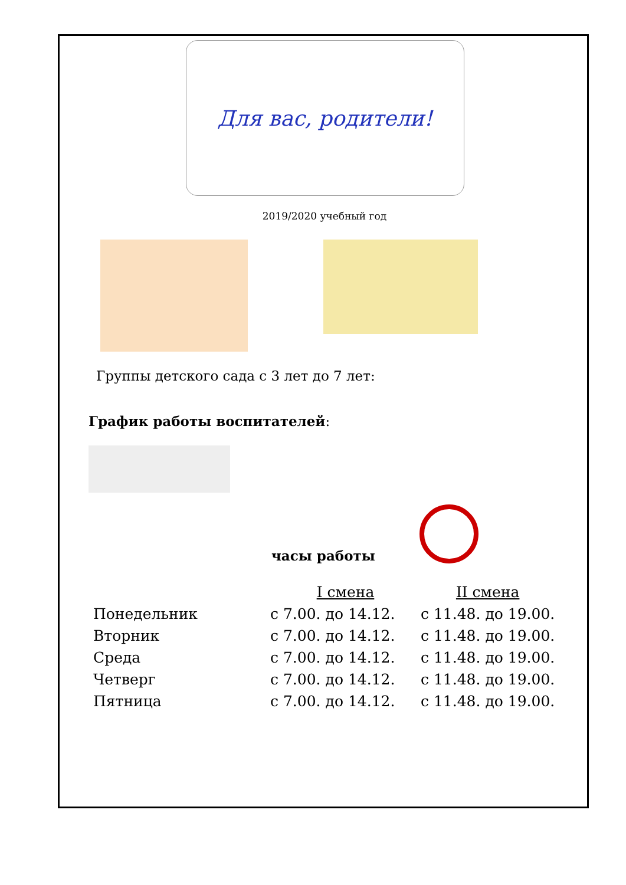Для вас, родители!
2019/2020 учебный год
Группы детского сада с 3 лет до 7 лет:
График работы воспитателей:
часы работы
| | I смена | II смена |
| --- | --- | --- |
| Понедельник | с 7.00. до 14.12. | с 11.48. до 19.00. |
| Вторник | с 7.00. до 14.12. | с 11.48. до 19.00. |
| Среда | с 7.00. до 14.12. | с 11.48. до 19.00. |
| Четверг | с 7.00. до 14.12. | с 11.48. до 19.00. |
| Пятница | с 7.00. до 14.12. | с 11.48. до 19.00. |